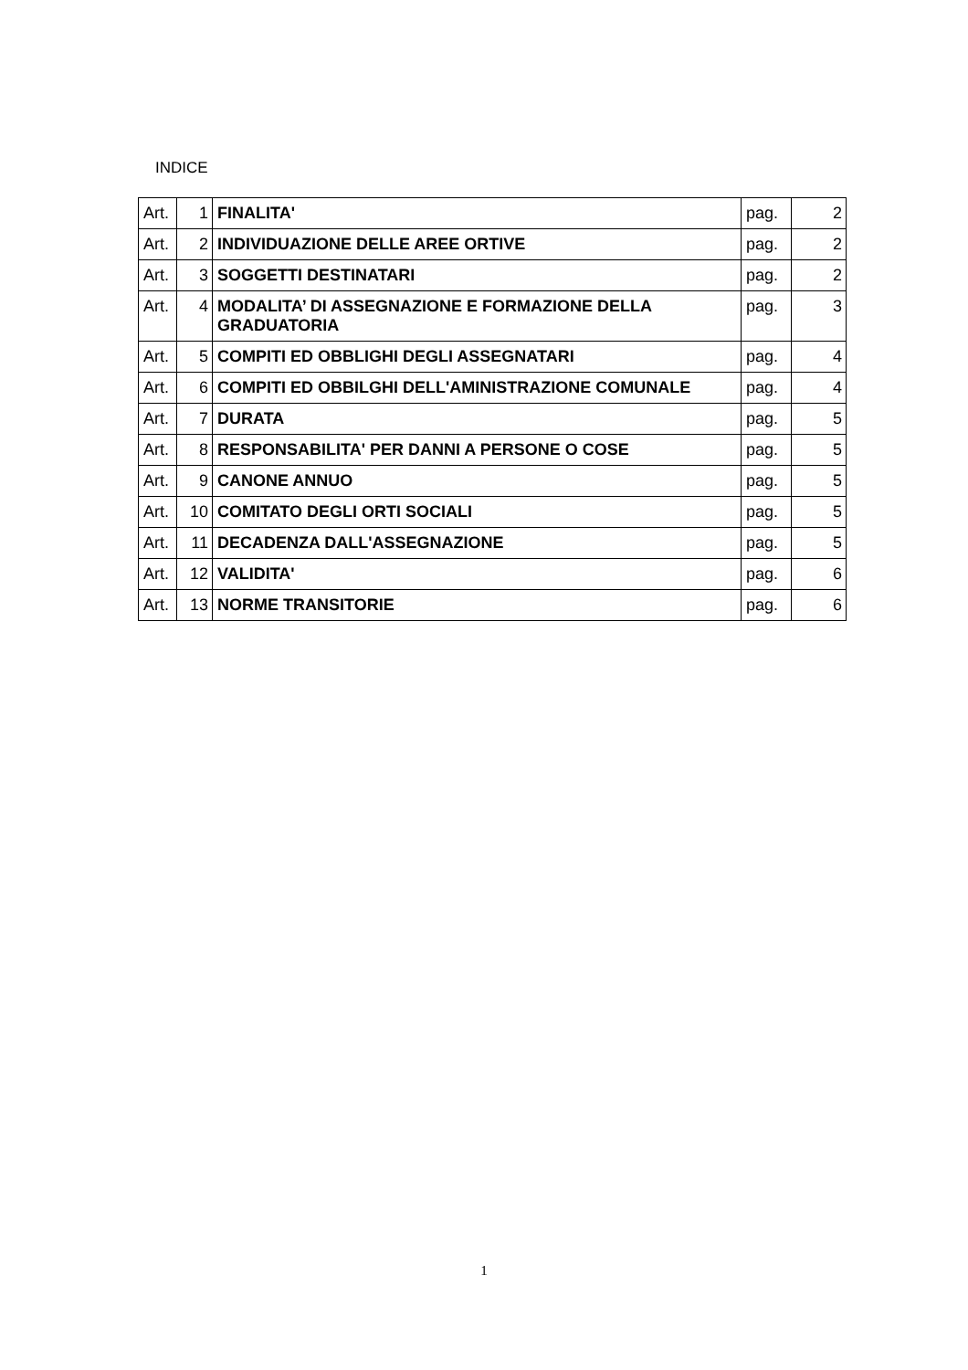INDICE
| Art. | 1 | FINALITA' | pag. | 2 |
| Art. | 2 | INDIVIDUAZIONE DELLE AREE ORTIVE | pag. | 2 |
| Art. | 3 | SOGGETTI DESTINATARI | pag. | 2 |
| Art. | 4 | MODALITA’ DI ASSEGNAZIONE E FORMAZIONE DELLA GRADUATORIA | pag. | 3 |
| Art. | 5 | COMPITI ED OBBLIGHI DEGLI ASSEGNATARI | pag. | 4 |
| Art. | 6 | COMPITI ED OBBILGHI DELL'AMINISTRAZIONE COMUNALE | pag. | 4 |
| Art. | 7 | DURATA | pag. | 5 |
| Art. | 8 | RESPONSABILITA' PER DANNI A PERSONE O COSE | pag. | 5 |
| Art. | 9 | CANONE ANNUO | pag. | 5 |
| Art. | 10 | COMITATO DEGLI ORTI SOCIALI | pag. | 5 |
| Art. | 11 | DECADENZA DALL'ASSEGNAZIONE | pag. | 5 |
| Art. | 12 | VALIDITA' | pag. | 6 |
| Art. | 13 | NORME TRANSITORIE | pag. | 6 |
1